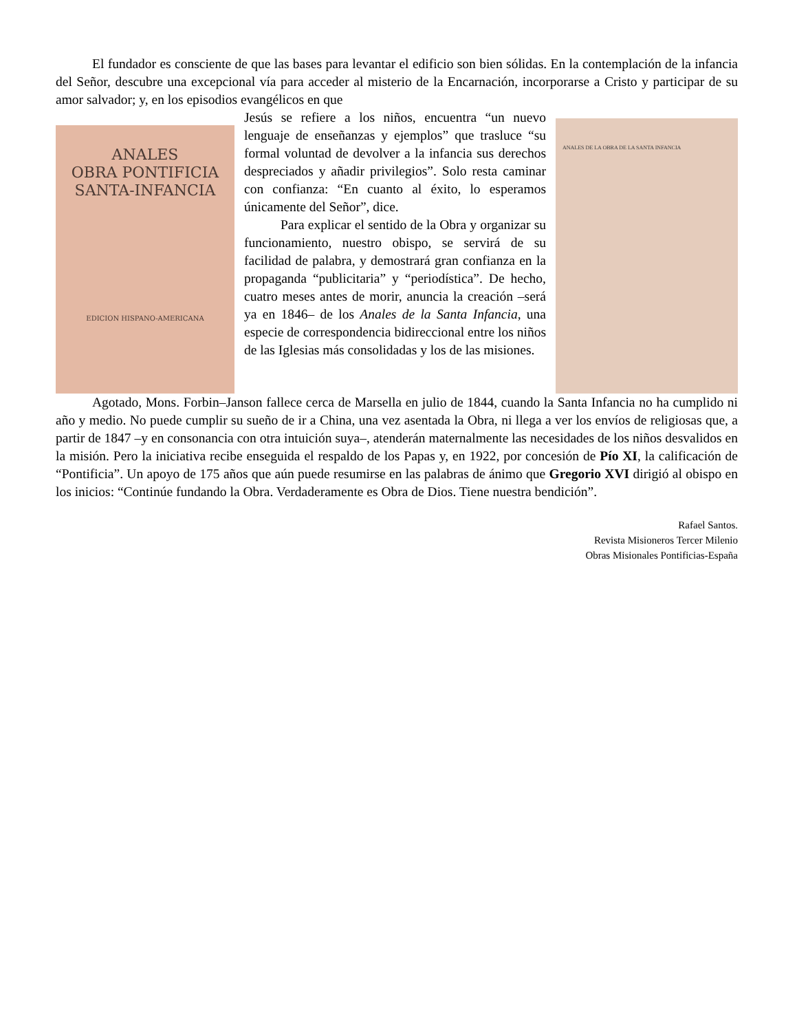El fundador es consciente de que las bases para levantar el edificio son bien sólidas. En la contemplación de la infancia del Señor, descubre una excepcional vía para acceder al misterio de la Encarnación, incorporarse a Cristo y participar de su amor salvador; y, en los episodios evangélicos en que
ANALES
OBRA PONTIFICIA
SANTA-INFANCIA
EDICION HISPANO-AMERICANA
Jesús se refiere a los niños, encuentra “un nuevo lenguaje de enseñanzas y ejemplos” que trasluce “su formal voluntad de devolver a la infancia sus derechos despreciados y añadir privilegios”. Solo resta caminar con confianza: “En cuanto al éxito, lo esperamos únicamente del Señor”, dice.
Para explicar el sentido de la Obra y organizar su funcionamiento, nuestro obispo, se servirá de su facilidad de palabra, y demostrará gran confianza en la propaganda “publicitaria” y “periodística”. De hecho, cuatro meses antes de morir, anuncia la creación –será ya en 1846– de los Anales de la Santa Infancia, una especie de correspondencia bidireccional entre los niños de las Iglesias más consolidadas y los de las misiones.
ANALES DE LA OBRA DE LA SANTA INFANCIA
Agotado, Mons. Forbin–Janson fallece cerca de Marsella en julio de 1844, cuando la Santa Infancia no ha cumplido ni año y medio. No puede cumplir su sueño de ir a China, una vez asentada la Obra, ni llega a ver los envíos de religiosas que, a partir de 1847 –y en consonancia con otra intuición suya–, atenderán maternalmente las necesidades de los niños desvalidos en la misión. Pero la iniciativa recibe enseguida el respaldo de los Papas y, en 1922, por concesión de Pío XI, la calificación de “Pontificia”. Un apoyo de 175 años que aún puede resumirse en las palabras de ánimo que Gregorio XVI dirigió al obispo en los inicios: “Continúe fundando la Obra. Verdaderamente es Obra de Dios. Tiene nuestra bendición”.
Rafael Santos.
Revista Misioneros Tercer Milenio
Obras Misionales Pontificias-España